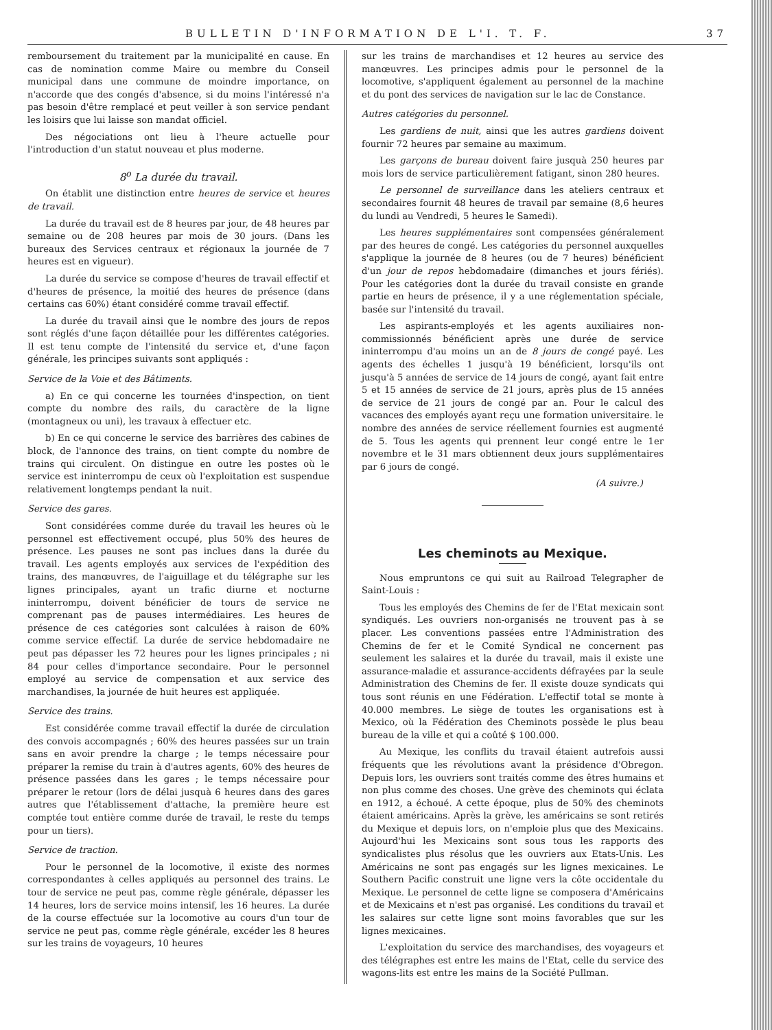BULLETIN D'INFORMATION DE L'I. T. F. 37
remboursement du traitement par la municipalité en cause. En cas de nomination comme Maire ou membre du Conseil municipal dans une commune de moindre importance, on n'accorde que des congés d'absence, si du moins l'intéressé n'a pas besoin d'être remplacé et peut veiller à son service pendant les loisirs que lui laisse son mandat officiel.
Des négociations ont lieu à l'heure actuelle pour l'introduction d'un statut nouveau et plus moderne.
8<sup>o</sup> La durée du travail.
On établit une distinction entre heures de service et heures de travail.
La durée du travail est de 8 heures par jour, de 48 heures par semaine ou de 208 heures par mois de 30 jours. (Dans les bureaux des Services centraux et régionaux la journée de 7 heures est en vigueur).
La durée du service se compose d'heures de travail effectif et d'heures de présence, la moitié des heures de présence (dans certains cas 60%) étant considéré comme travail effectif.
La durée du travail ainsi que le nombre des jours de repos sont réglés d'une façon détaillée pour les différentes catégories. Il est tenu compte de l'intensité du service et, d'une façon générale, les principes suivants sont appliqués :
Service de la Voie et des Bâtiments.
a) En ce qui concerne les tournées d'inspection, on tient compte du nombre des rails, du caractère de la ligne (montagneux ou uni), les travaux à effectuer etc.
b) En ce qui concerne le service des barrières des cabines de block, de l'annonce des trains, on tient compte du nombre de trains qui circulent. On distingue en outre les postes où le service est ininterrompu de ceux où l'exploitation est suspendue relativement longtemps pendant la nuit.
Service des gares.
Sont considérées comme durée du travail les heures où le personnel est effectivement occupé, plus 50% des heures de présence. Les pauses ne sont pas inclues dans la durée du travail. Les agents employés aux services de l'expédition des trains, des manœuvres, de l'aiguillage et du télégraphe sur les lignes principales, ayant un trafic diurne et nocturne ininterrompu, doivent bénéficier de tours de service ne comprenant pas de pauses intermédiaires. Les heures de présence de ces catégories sont calculées à raison de 60% comme service effectif. La durée de service hebdomadaire ne peut pas dépasser les 72 heures pour les lignes principales ; ni 84 pour celles d'importance secondaire. Pour le personnel employé au service de compensation et aux service des marchandises, la journée de huit heures est appliquée.
Service des trains.
Est considérée comme travail effectif la durée de circulation des convois accompagnés ; 60% des heures passées sur un train sans en avoir prendre la charge ; le temps nécessaire pour préparer la remise du train à d'autres agents, 60% des heures de présence passées dans les gares ; le temps nécessaire pour préparer le retour (lors de délai jusquà 6 heures dans des gares autres que l'établissement d'attache, la première heure est comptée tout entière comme durée de travail, le reste du temps pour un tiers).
Service de traction.
Pour le personnel de la locomotive, il existe des normes correspondantes à celles appliqués au personnel des trains. Le tour de service ne peut pas, comme règle générale, dépasser les 14 heures, lors de service moins intensif, les 16 heures. La durée de la course effectuée sur la locomotive au cours d'un tour de service ne peut pas, comme règle générale, excéder les 8 heures sur les trains de voyageurs, 10 heures
sur les trains de marchandises et 12 heures au service des manœuvres. Les principes admis pour le personnel de la locomotive, s'appliquent également au personnel de la machine et du pont des services de navigation sur le lac de Constance.
Autres catégories du personnel.
Les gardiens de nuit, ainsi que les autres gardiens doivent fournir 72 heures par semaine au maximum.
Les garçons de bureau doivent faire jusquà 250 heures par mois lors de service particulièrement fatigant, sinon 280 heures.
Le personnel de surveillance dans les ateliers centraux et secondaires fournit 48 heures de travail par semaine (8,6 heures du lundi au Vendredi, 5 heures le Samedi).
Les heures supplémentaires sont compensées généralement par des heures de congé. Les catégories du personnel auxquelles s'applique la journée de 8 heures (ou de 7 heures) bénéficient d'un jour de repos hebdomadaire (dimanches et jours fériés). Pour les catégories dont la durée du travail consiste en grande partie en heurs de présence, il y a une réglementation spéciale, basée sur l'intensité du travail.
Les aspirants-employés et les agents auxiliaires non-commissionnés bénéficient après une durée de service ininterrompu d'au moins un an de 8 jours de congé payé. Les agents des échelles 1 jusqu'à 19 bénéficient, lorsqu'ils ont jusqu'à 5 années de service de 14 jours de congé, ayant fait entre 5 et 15 années de service de 21 jours, après plus de 15 années de service de 21 jours de congé par an. Pour le calcul des vacances des employés ayant reçu une formation universitaire. le nombre des années de service réellement fournies est augmenté de 5. Tous les agents qui prennent leur congé entre le 1er novembre et le 31 mars obtiennent deux jours supplémentaires par 6 jours de congé.
(A suivre.)
Les cheminots au Mexique.
Nous empruntons ce qui suit au Railroad Telegrapher de Saint-Louis :
Tous les employés des Chemins de fer de l'Etat mexicain sont syndiqués. Les ouvriers non-organisés ne trouvent pas à se placer. Les conventions passées entre l'Administration des Chemins de fer et le Comité Syndical ne concernent pas seulement les salaires et la durée du travail, mais il existe une assurance-maladie et assurance-accidents défrayées par la seule Administration des Chemins de fer. Il existe douze syndicats qui tous sont réunis en une Fédération. L'effectif total se monte à 40.000 membres. Le siège de toutes les organisations est à Mexico, où la Fédération des Cheminots possède le plus beau bureau de la ville et qui a coûté $ 100.000.
Au Mexique, les conflits du travail étaient autrefois aussi fréquents que les révolutions avant la présidence d'Obregon. Depuis lors, les ouvriers sont traités comme des êtres humains et non plus comme des choses. Une grève des cheminots qui éclata en 1912, a échoué. A cette époque, plus de 50% des cheminots étaient américains. Après la grève, les américains se sont retirés du Mexique et depuis lors, on n'emploie plus que des Mexicains. Aujourd'hui les Mexicains sont sous tous les rapports des syndicalistes plus résolus que les ouvriers aux Etats-Unis. Les Américains ne sont pas engagés sur les lignes mexicaines. Le Southern Pacific construit une ligne vers la côte occidentale du Mexique. Le personnel de cette ligne se composera d'Américains et de Mexicains et n'est pas organisé. Les conditions du travail et les salaires sur cette ligne sont moins favorables que sur les lignes mexicaines.
L'exploitation du service des marchandises, des voyageurs et des télégraphes est entre les mains de l'Etat, celle du service des wagons-lits est entre les mains de la Société Pullman.